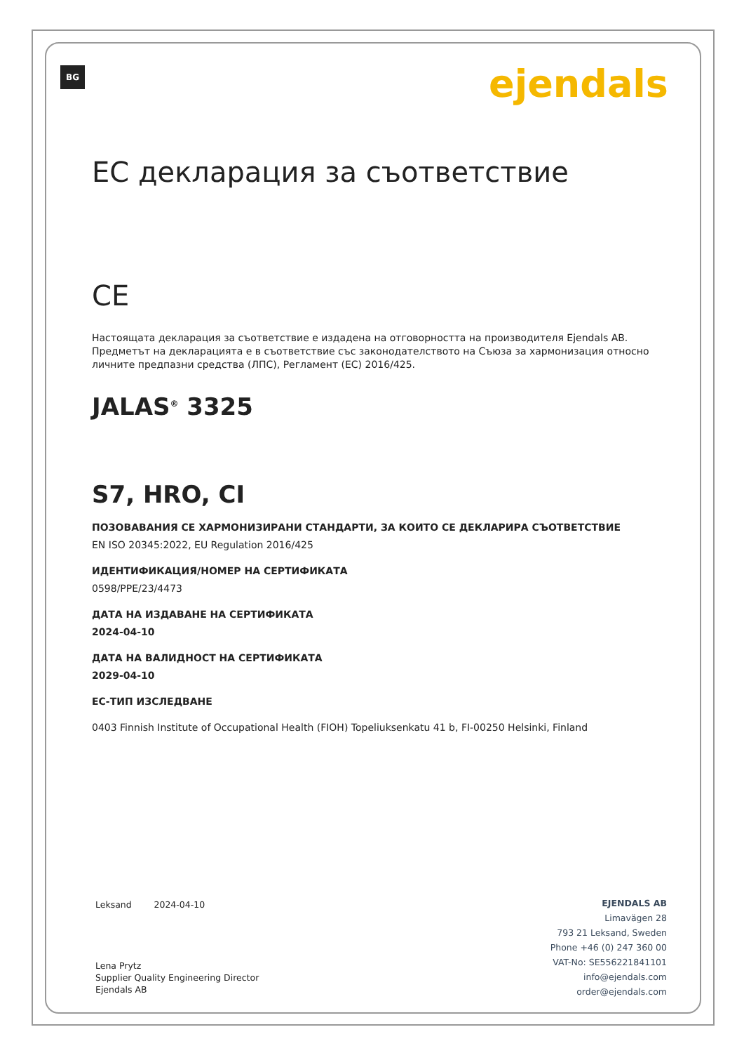BG ejendals
ЕС декларация за съответствие
CE
Настоящата декларация за съответствие е издадена на отговорността на производителя Ejendals AB. Предметът на декларацията е в съответствие със законодателството на Съюза за хармонизация относно личните предпазни средства (ЛПС), Регламент (ЕС) 2016/425.
JALAS<sup>®</sup> 3325
S7, HRO, CI
ПОЗОВАВАНИЯ СЕ ХАРМОНИЗИРАНИ СТАНДАРТИ, ЗА КОИТО СЕ ДЕКЛАРИРА СЪОТВЕТСТВИЕ
EN ISO 20345:2022, EU Regulation 2016/425
ИДЕНТИФИКАЦИЯ/НОМЕР НА СЕРТИФИКАТА
0598/PPE/23/4473
ДАТА НА ИЗДАВАНЕ НА СЕРТИФИКАТА
2024-04-10
ДАТА НА ВАЛИДНОСТ НА СЕРТИФИКАТА
2029-04-10
ЕС-ТИП ИЗСЛЕДВАНЕ
0403 Finnish Institute of Occupational Health (FIOH) Topeliuksenkatu 41 b, FI-00250 Helsinki, Finland
Leksand 2024-04-10
Lena Prytz
Supplier Quality Engineering Director
Ejendals AB
EJENDALS AB
Limavägen 28
793 21 Leksand, Sweden
Phone +46 (0) 247 360 00
VAT-No: SE556221841101
info@ejendals.com
order@ejendals.com